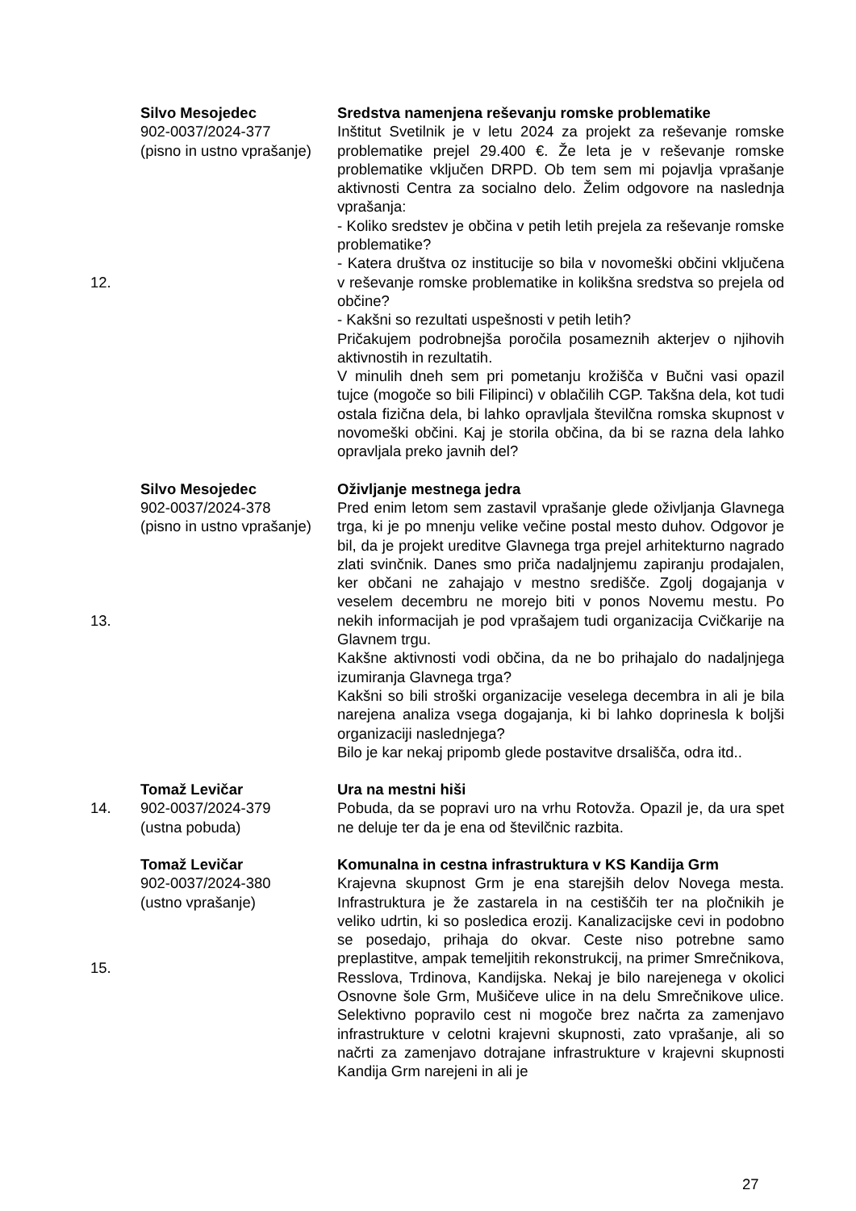| 12. | Silvo Mesojedec 902-0037/2024-377 (pisno in ustno vprašanje) | Sredstva namenjena reševanju romske problematike Inštitut Svetilnik je v letu 2024 za projekt za reševanje romske problematike prejel 29.400 €. Že leta je v reševanje romske problematike vključen DRPD. Ob tem sem mi pojavlja vprašanje aktivnosti Centra za socialno delo. Želim odgovore na naslednja vprašanja: - Koliko sredstev je občina v petih letih prejela za reševanje romske problematike? - Katera društva oz institucije so bila v novomeški občini vključena v reševanje romske problematike in kolikšna sredstva so prejela od občine? - Kakšni so rezultati uspešnosti v petih letih? Pričakujem podrobnejša poročila posameznih akterjev o njihovih aktivnostih in rezultatih. V minulih dneh sem pri pometanju krožišča v Bučni vasi opazil tujce (mogoče so bili Filipinci) v oblačilih CGP. Takšna dela, kot tudi ostala fizična dela, bi lahko opravljala številčna romska skupnost v novomeški občini. Kaj je storila občina, da bi se razna dela lahko opravljala preko javnih del? |
| 13. | Silvo Mesojedec 902-0037/2024-378 (pisno in ustno vprašanje) | Oživljanje mestnega jedra Pred enim letom sem zastavil vprašanje glede oživljanja Glavnega trga, ki je po mnenju velike večine postal mesto duhov. Odgovor je bil, da je projekt ureditve Glavnega trga prejel arhitekturno nagrado zlati svinčnik. Danes smo priča nadaljnjemu zapiranju prodajalen, ker občani ne zahajajo v mestno središče. Zgolj dogajanja v veselem decembru ne morejo biti v ponos Novemu mestu. Po nekih informacijah je pod vprašajem tudi organizacija Cvičkarije na Glavnem trgu. Kakšne aktivnosti vodi občina, da ne bo prihajalo do nadaljnjega izumiranja Glavnega trga? Kakšni so bili stroški organizacije veselega decembra in ali je bila narejena analiza vsega dogajanja, ki bi lahko doprinesla k boljši organizaciji naslednjega? Bilo je kar nekaj pripomb glede postavitve drsališča, odra itd.. |
| 14. | Tomaž Levičar 902-0037/2024-379 (ustna pobuda) | Ura na mestni hiši Pobuda, da se popravi uro na vrhu Rotovža. Opazil je, da ura spet ne deluje ter da je ena od številčnic razbita. |
| 15. | Tomaž Levičar 902-0037/2024-380 (ustno vprašanje) | Komunalna in cestna infrastruktura v KS Kandija Grm Krajevna skupnost Grm je ena starejših delov Novega mesta. Infrastruktura je že zastarela in na cestiščih ter na pločnikih je veliko udrtin, ki so posledica erozij. Kanalizacijske cevi in podobno se posedajo, prihaja do okvar. Ceste niso potrebne samo preplastitve, ampak temeljitih rekonstrukcij, na primer Smrečnikova, Resslova, Trdinova, Kandijska. Nekaj je bilo narejenega v okolici Osnovne šole Grm, Mušičeve ulice in na delu Smrečnikove ulice. Selektivno popravilo cest ni mogoče brez načrta za zamenjavo infrastrukture v celotni krajevni skupnosti, zato vprašanje, ali so načrti za zamenjavo dotrajane infrastrukture v krajevni skupnosti Kandija Grm narejeni in ali je |
27